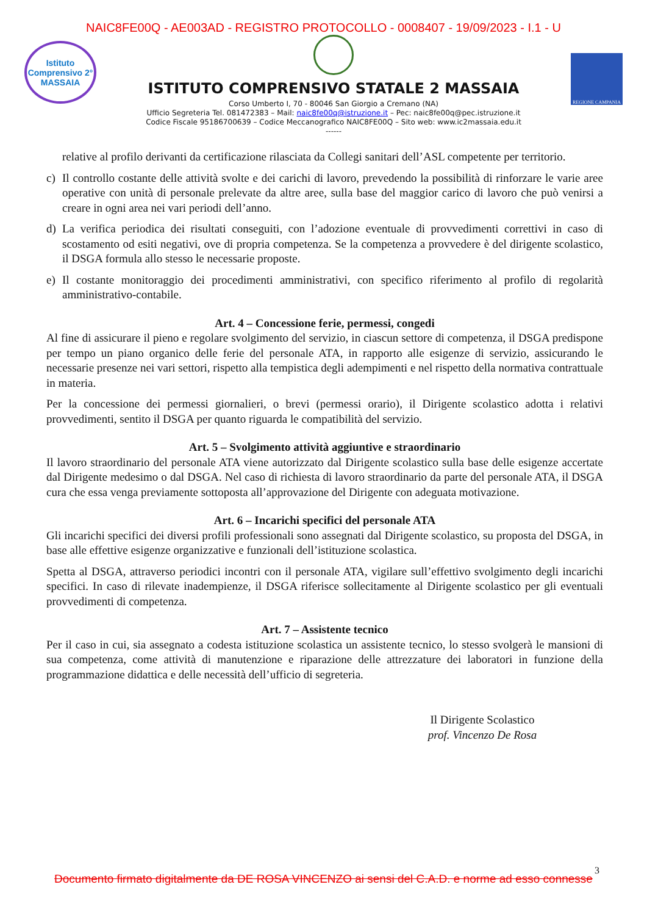NAIC8FE00Q - AE003AD - REGISTRO PROTOCOLLO - 0008407 - 19/09/2023 - I.1 - U
Istituto Comprensivo 2° MASSAIA
ISTITUTO COMPRENSIVO STATALE 2 MASSAIA
Corso Umberto I, 70 - 80046 San Giorgio a Cremano (NA)
Ufficio Segreteria Tel. 081472383 – Mail: naic8fe00q@istruzione.it – Pec: naic8fe00q@pec.istruzione.it
Codice Fiscale 95186700639 – Codice Meccanografico NAIC8FE00Q – Sito web: www.ic2massaia.edu.it
------
REGIONE CAMPANIA
relative al profilo derivanti da certificazione rilasciata da Collegi sanitari dell’ASL competente per territorio.
c) Il controllo costante delle attività svolte e dei carichi di lavoro, prevedendo la possibilità di rinforzare le varie aree operative con unità di personale prelevate da altre aree, sulla base del maggior carico di lavoro che può venirsi a creare in ogni area nei vari periodi dell’anno.
d) La verifica periodica dei risultati conseguiti, con l’adozione eventuale di provvedimenti correttivi in caso di scostamento od esiti negativi, ove di propria competenza. Se la competenza a provvedere è del dirigente scolastico, il DSGA formula allo stesso le necessarie proposte.
e) Il costante monitoraggio dei procedimenti amministrativi, con specifico riferimento al profilo di regolarità amministrativo-contabile.
Art. 4 – Concessione ferie, permessi, congedi
Al fine di assicurare il pieno e regolare svolgimento del servizio, in ciascun settore di competenza, il DSGA predispone per tempo un piano organico delle ferie del personale ATA, in rapporto alle esigenze di servizio, assicurando le necessarie presenze nei vari settori, rispetto alla tempistica degli adempimenti e nel rispetto della normativa contrattuale in materia.
Per la concessione dei permessi giornalieri, o brevi (permessi orario), il Dirigente scolastico adotta i relativi provvedimenti, sentito il DSGA per quanto riguarda le compatibilità del servizio.
Art. 5 – Svolgimento attività aggiuntive e straordinario
Il lavoro straordinario del personale ATA viene autorizzato dal Dirigente scolastico sulla base delle esigenze accertate dal Dirigente medesimo o dal DSGA. Nel caso di richiesta di lavoro straordinario da parte del personale ATA, il DSGA cura che essa venga previamente sottoposta all’approvazione del Dirigente con adeguata motivazione.
Art. 6 – Incarichi specifici del personale ATA
Gli incarichi specifici dei diversi profili professionali sono assegnati dal Dirigente scolastico, su proposta del DSGA, in base alle effettive esigenze organizzative e funzionali dell’istituzione scolastica.
Spetta al DSGA, attraverso periodici incontri con il personale ATA, vigilare sull’effettivo svolgimento degli incarichi specifici. In caso di rilevate inadempienze, il DSGA riferisce sollecitamente al Dirigente scolastico per gli eventuali provvedimenti di competenza.
Art. 7 – Assistente tecnico
Per il caso in cui, sia assegnato a codesta istituzione scolastica un assistente tecnico, lo stesso svolgerà le mansioni di sua competenza, come attività di manutenzione e riparazione delle attrezzature dei laboratori in funzione della programmazione didattica e delle necessità dell’ufficio di segreteria.
Il Dirigente Scolastico
prof. Vincenzo De Rosa
3
Documento firmato digitalmente da DE ROSA VINCENZO ai sensi del C.A.D. e norme ad esso connesse